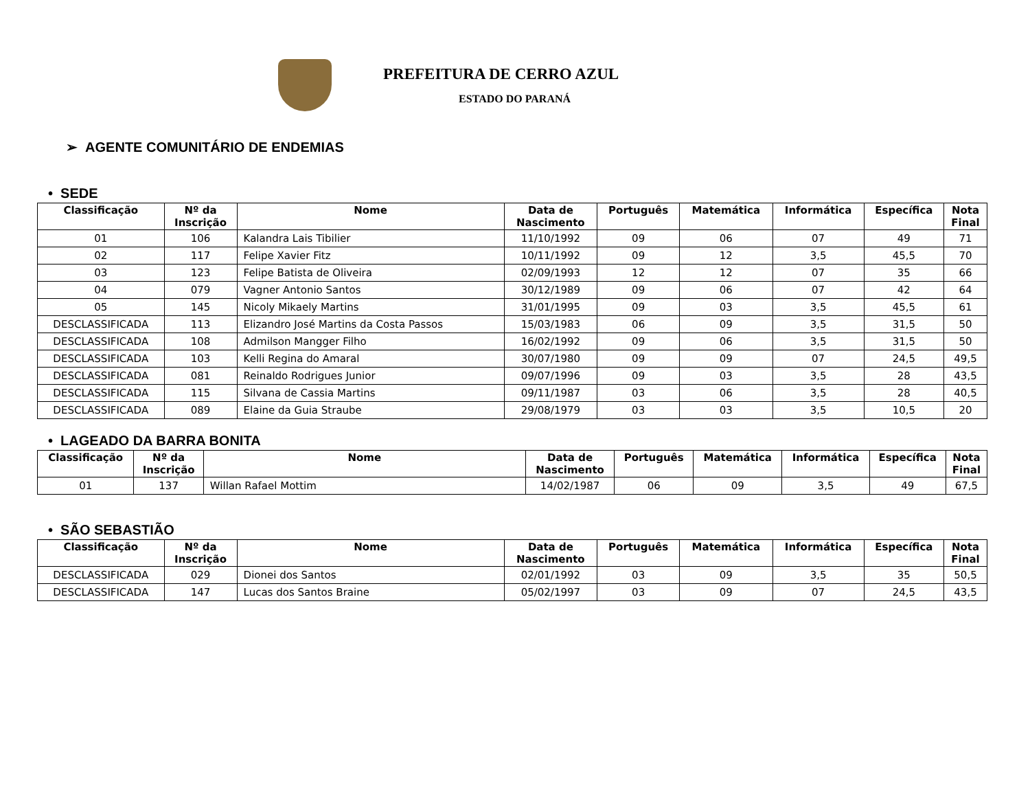PREFEITURA DE CERRO AZUL
ESTADO DO PARANÁ
➢ AGENTE COMUNITÁRIO DE ENDEMIAS
• SEDE
| Classificação | Nº da Inscrição | Nome | Data de Nascimento | Português | Matemática | Informática | Específica | Nota Final |
| --- | --- | --- | --- | --- | --- | --- | --- | --- |
| 01 | 106 | Kalandra Lais Tibilier | 11/10/1992 | 09 | 06 | 07 | 49 | 71 |
| 02 | 117 | Felipe Xavier Fitz | 10/11/1992 | 09 | 12 | 3,5 | 45,5 | 70 |
| 03 | 123 | Felipe Batista de Oliveira | 02/09/1993 | 12 | 12 | 07 | 35 | 66 |
| 04 | 079 | Vagner Antonio Santos | 30/12/1989 | 09 | 06 | 07 | 42 | 64 |
| 05 | 145 | Nicoly Mikaely Martins | 31/01/1995 | 09 | 03 | 3,5 | 45,5 | 61 |
| DESCLASSIFICADA | 113 | Elizandro José Martins da Costa Passos | 15/03/1983 | 06 | 09 | 3,5 | 31,5 | 50 |
| DESCLASSIFICADA | 108 | Admilson Mangger Filho | 16/02/1992 | 09 | 06 | 3,5 | 31,5 | 50 |
| DESCLASSIFICADA | 103 | Kelli Regina do Amaral | 30/07/1980 | 09 | 09 | 07 | 24,5 | 49,5 |
| DESCLASSIFICADA | 081 | Reinaldo Rodrigues Junior | 09/07/1996 | 09 | 03 | 3,5 | 28 | 43,5 |
| DESCLASSIFICADA | 115 | Silvana de Cassia Martins | 09/11/1987 | 03 | 06 | 3,5 | 28 | 40,5 |
| DESCLASSIFICADA | 089 | Elaine da Guia Straube | 29/08/1979 | 03 | 03 | 3,5 | 10,5 | 20 |
• LAGEADO DA BARRA BONITA
| Classificação | Nº da Inscrição | Nome | Data de Nascimento | Português | Matemática | Informática | Específica | Nota Final |
| --- | --- | --- | --- | --- | --- | --- | --- | --- |
| 01 | 137 | Willan Rafael Mottim | 14/02/1987 | 06 | 09 | 3,5 | 49 | 67,5 |
• SÃO SEBASTIÃO
| Classificação | Nº da Inscrição | Nome | Data de Nascimento | Português | Matemática | Informática | Específica | Nota Final |
| --- | --- | --- | --- | --- | --- | --- | --- | --- |
| DESCLASSIFICADA | 029 | Dionei dos Santos | 02/01/1992 | 03 | 09 | 3,5 | 35 | 50,5 |
| DESCLASSIFICADA | 147 | Lucas dos Santos Braine | 05/02/1997 | 03 | 09 | 07 | 24,5 | 43,5 |